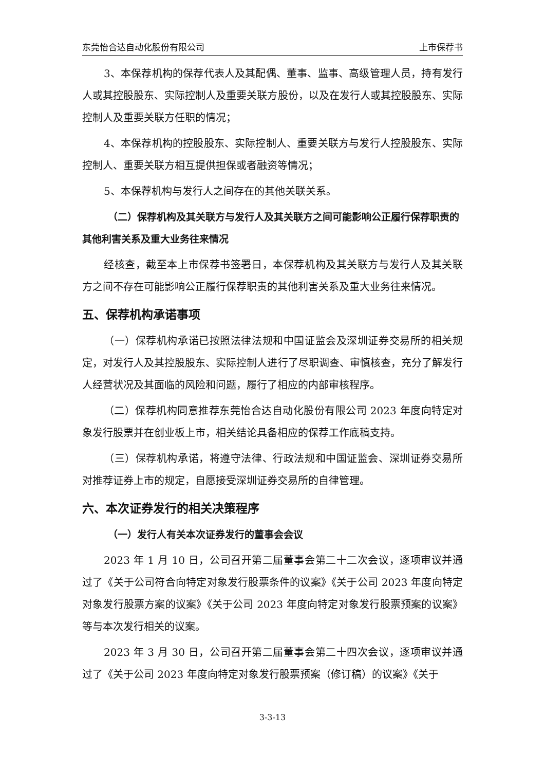东莞怡合达自动化股份有限公司 上市保荐书
3、本保荐机构的保荐代表人及其配偶、董事、监事、高级管理人员，持有发行人或其控股股东、实际控制人及重要关联方股份，以及在发行人或其控股股东、实际控制人及重要关联方任职的情况；
4、本保荐机构的控股股东、实际控制人、重要关联方与发行人控股股东、实际控制人、重要关联方相互提供担保或者融资等情况；
5、本保荐机构与发行人之间存在的其他关联关系。
（二）保荐机构及其关联方与发行人及其关联方之间可能影响公正履行保荐职责的其他利害关系及重大业务往来情况
经核查，截至本上市保荐书签署日，本保荐机构及其关联方与发行人及其关联方之间不存在可能影响公正履行保荐职责的其他利害关系及重大业务往来情况。
五、保荐机构承诺事项
（一）保荐机构承诺已按照法律法规和中国证监会及深圳证券交易所的相关规定，对发行人及其控股股东、实际控制人进行了尽职调查、审慎核查，充分了解发行人经营状况及其面临的风险和问题，履行了相应的内部审核程序。
（二）保荐机构同意推荐东莞怡合达自动化股份有限公司 2023 年度向特定对象发行股票并在创业板上市，相关结论具备相应的保荐工作底稿支持。
（三）保荐机构承诺，将遵守法律、行政法规和中国证监会、深圳证券交易所对推荐证券上市的规定，自愿接受深圳证券交易所的自律管理。
六、本次证券发行的相关决策程序
（一）发行人有关本次证券发行的董事会会议
2023 年 1 月 10 日，公司召开第二届董事会第二十二次会议，逐项审议并通过了《关于公司符合向特定对象发行股票条件的议案》《关于公司 2023 年度向特定对象发行股票方案的议案》《关于公司 2023 年度向特定对象发行股票预案的议案》等与本次发行相关的议案。
2023 年 3 月 30 日，公司召开第二届董事会第二十四次会议，逐项审议并通过了《关于公司 2023 年度向特定对象发行股票预案（修订稿）的议案》《关于
3-3-13